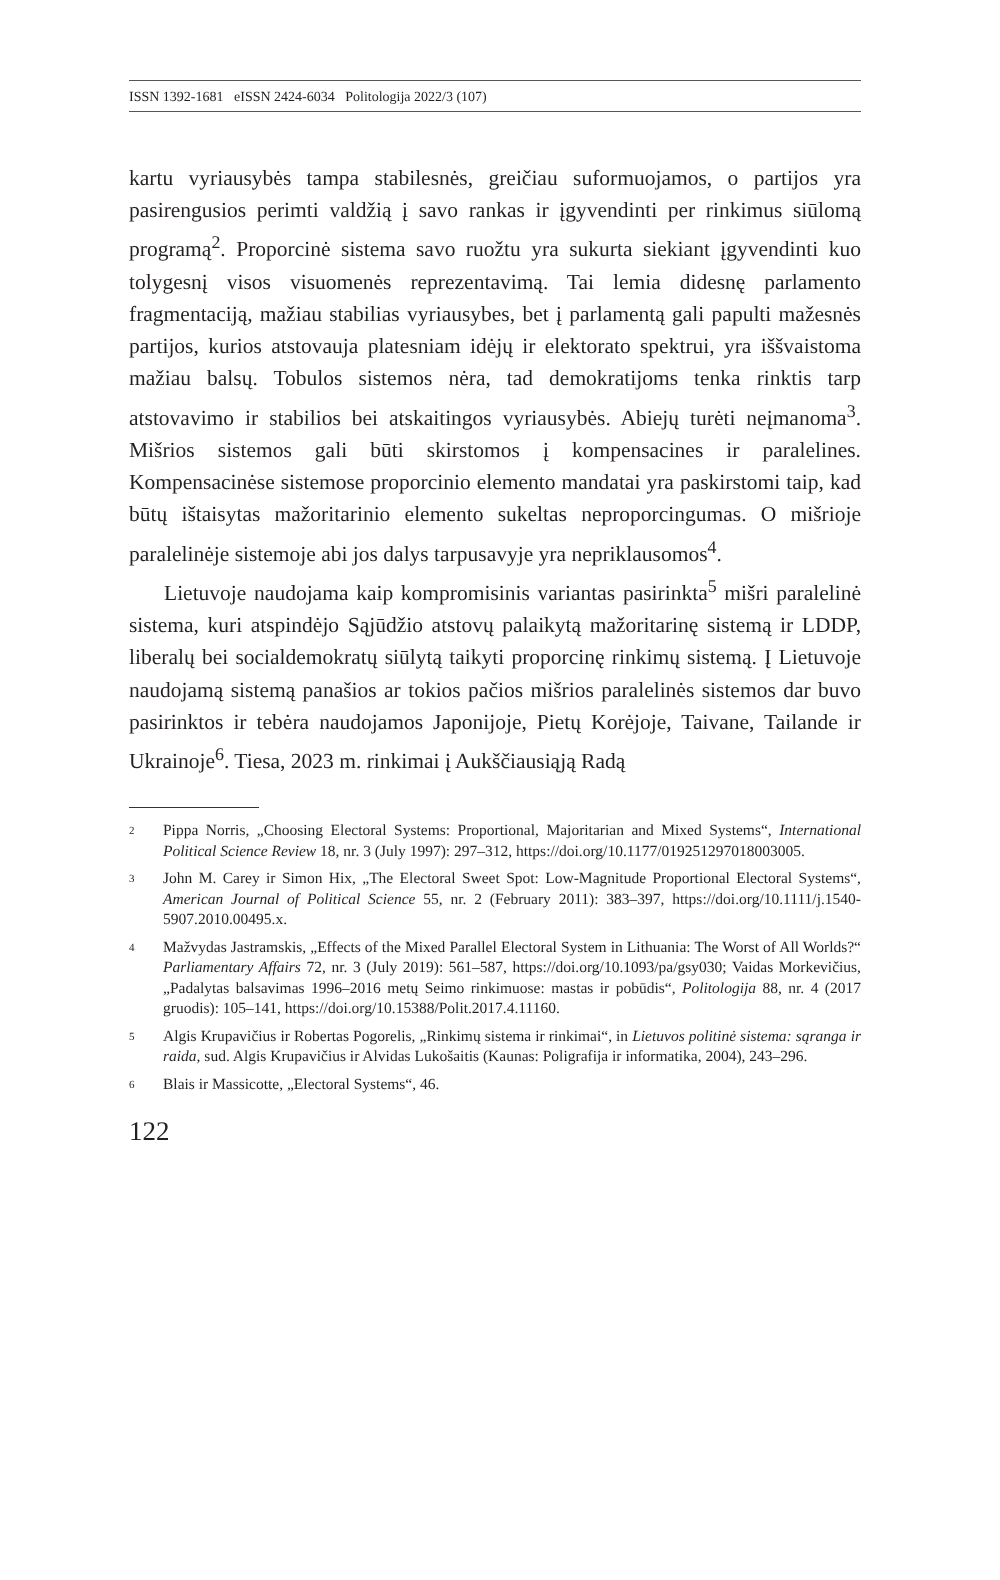ISSN 1392-1681 eISSN 2424-6034 Politologija 2022/3 (107)
kartu vyriausybės tampa stabilesnės, greičiau suformuojamos, o partijos yra pasirengusios perimti valdžią į savo rankas ir įgyvendinti per rinkimus siūlomą programą<sup>2</sup>. Proporcinė sistema savo ruožtu yra sukurta siekiant įgyvendinti kuo tolygesnį visos visuomenės reprezentavimą. Tai lemia didesnę parlamento fragmentaciją, mažiau stabilias vyriausybes, bet į parlamentą gali papulti mažesnės partijos, kurios atstovauja platesniam idėjų ir elektorato spektrui, yra iššvaistoma mažiau balsų. Tobulos sistemos nėra, tad demokratijoms tenka rinktis tarp atstovavimo ir stabilios bei atskaitingos vyriausybės. Abiejų turėti neįmanoma<sup>3</sup>. Mišrios sistemos gali būti skirstomos į kompensacines ir paralelines. Kompensacinėse sistemose proporcinio elemento mandatai yra paskirstomi taip, kad būtų ištaisytas mažoritarinio elemento sukeltas neproporcingumas. O mišrioje paralelinėje sistemoje abi jos dalys tarpusavyje yra nepriklausomos<sup>4</sup>.
Lietuvoje naudojama kaip kompromisinis variantas pasirinkta<sup>5</sup> mišri paralelinė sistema, kuri atspindėjo Sąjūdžio atstovų palaikytą mažoritarinę sistemą ir LDDP, liberalų bei socialdemokratų siūlytą taikyti proporcinę rinkimų sistemą. Į Lietuvoje naudojamą sistemą panašios ar tokios pačios mišrios paralelinės sistemos dar buvo pasirinktos ir tebėra naudojamos Japonijoje, Pietų Korėjoje, Taivane, Tailande ir Ukrainoje<sup>6</sup>. Tiesa, 2023 m. rinkimai į Aukščiausiąją Radą
2 Pippa Norris, „Choosing Electoral Systems: Proportional, Majoritarian and Mixed Systems“, International Political Science Review 18, nr. 3 (July 1997): 297–312, https://doi.org/10.1177/019251297018003005.
3 John M. Carey ir Simon Hix, „The Electoral Sweet Spot: Low-Magnitude Proportional Electoral Systems“, American Journal of Political Science 55, nr. 2 (February 2011): 383–397, https://doi.org/10.1111/j.1540-5907.2010.00495.x.
4 Mažvydas Jastramskis, „Effects of the Mixed Parallel Electoral System in Lithuania: The Worst of All Worlds?“ Parliamentary Affairs 72, nr. 3 (July 2019): 561–587, https://doi.org/10.1093/pa/gsy030; Vaidas Morkevičius, „Padalytas balsavimas 1996–2016 metų Seimo rinkimuose: mastas ir pobūdis“, Politologija 88, nr. 4 (2017 gruodis): 105–141, https://doi.org/10.15388/Polit.2017.4.11160.
5 Algis Krupavičius ir Robertas Pogorelis, „Rinkimų sistema ir rinkimai“, in Lietuvos politinė sistema: sąranga ir raida, sud. Algis Krupavičius ir Alvidas Lukošaitis (Kaunas: Poligrafija ir informatika, 2004), 243–296.
6 Blais ir Massicotte, „Electoral Systems“, 46.
122